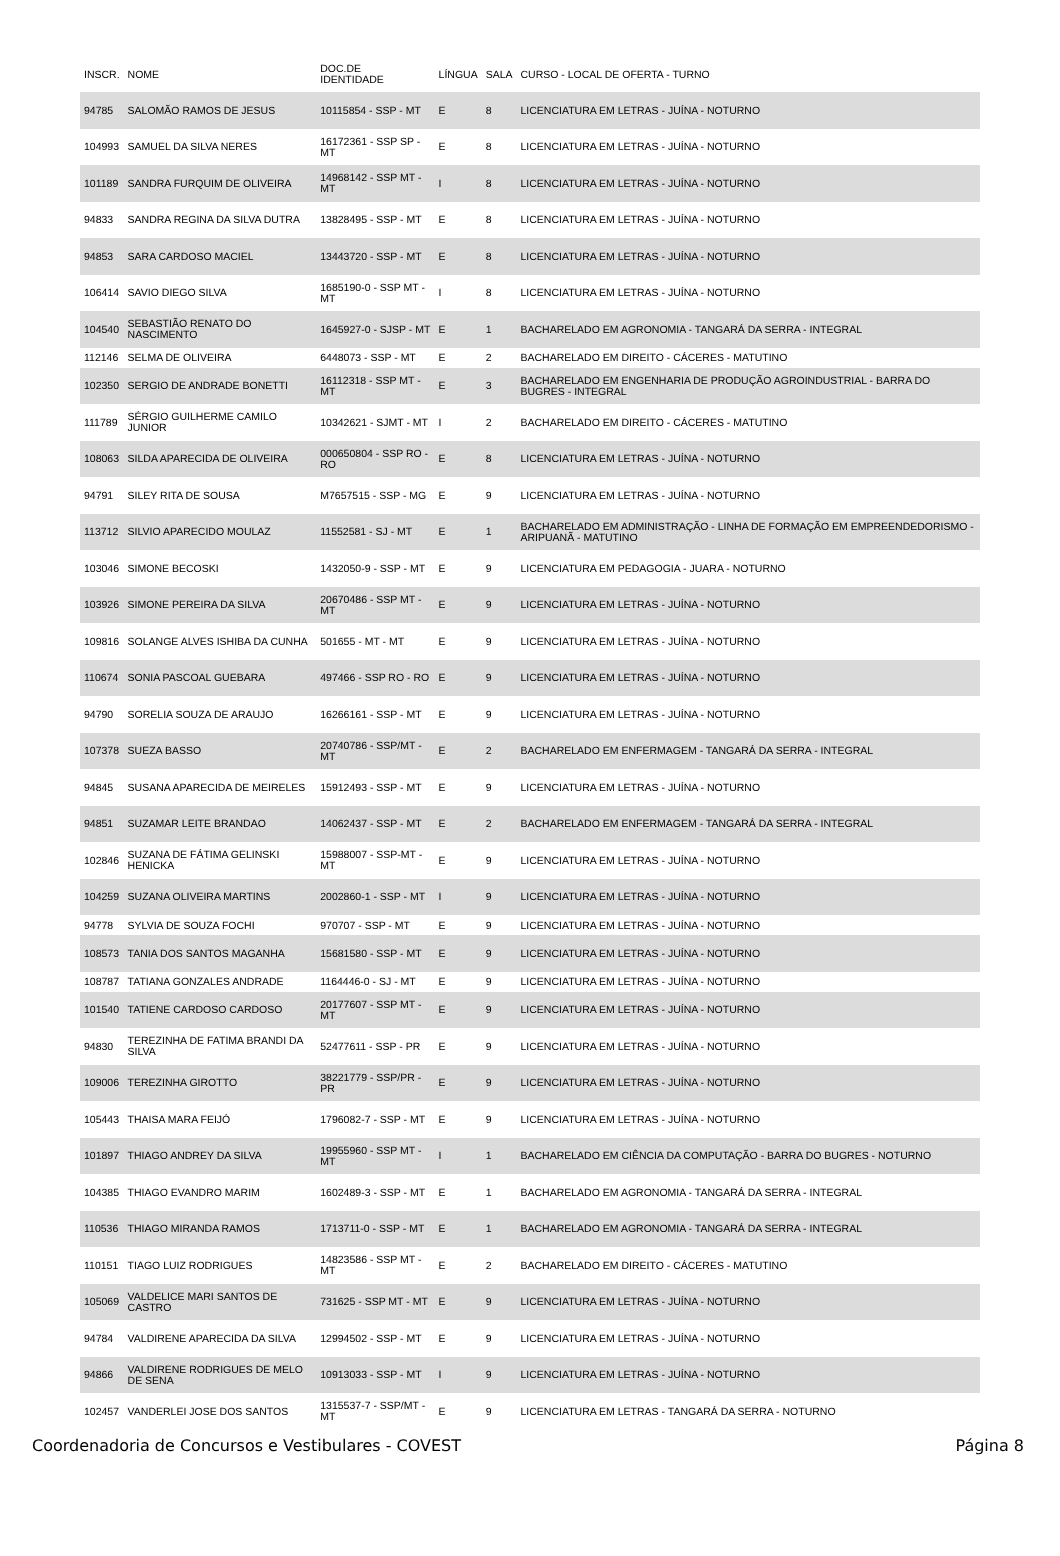| INSCR. | NOME | DOC.DE IDENTIDADE | LÍNGUA | SALA | CURSO - LOCAL DE OFERTA - TURNO |
| --- | --- | --- | --- | --- | --- |
| 94785 | SALOMÃO RAMOS DE JESUS | 10115854 - SSP - MT | E | 8 | LICENCIATURA EM LETRAS - JUÍNA - NOTURNO |
| 104993 | SAMUEL DA SILVA NERES | 16172361 - SSP SP - MT | E | 8 | LICENCIATURA EM LETRAS - JUÍNA - NOTURNO |
| 101189 | SANDRA FURQUIM DE OLIVEIRA | 14968142 - SSP MT - MT | I | 8 | LICENCIATURA EM LETRAS - JUÍNA - NOTURNO |
| 94833 | SANDRA REGINA DA SILVA DUTRA | 13828495 - SSP - MT | E | 8 | LICENCIATURA EM LETRAS - JUÍNA - NOTURNO |
| 94853 | SARA CARDOSO MACIEL | 13443720 - SSP - MT | E | 8 | LICENCIATURA EM LETRAS - JUÍNA - NOTURNO |
| 106414 | SAVIO DIEGO SILVA | 1685190-0 - SSP MT - MT | I | 8 | LICENCIATURA EM LETRAS - JUÍNA - NOTURNO |
| 104540 | SEBASTIÃO RENATO DO NASCIMENTO | 1645927-0 - SJSP - MT | E | 1 | BACHARELADO EM AGRONOMIA - TANGARÁ DA SERRA - INTEGRAL |
| 112146 | SELMA DE OLIVEIRA | 6448073 - SSP - MT | E | 2 | BACHARELADO EM DIREITO - CÁCERES - MATUTINO |
| 102350 | SERGIO DE ANDRADE BONETTI | 16112318 - SSP MT - MT | E | 3 | BACHARELADO EM ENGENHARIA DE PRODUÇÃO AGROINDUSTRIAL - BARRA DO BUGRES - INTEGRAL |
| 111789 | SÉRGIO GUILHERME CAMILO JUNIOR | 10342621 - SJMT - MT | I | 2 | BACHARELADO EM DIREITO - CÁCERES - MATUTINO |
| 108063 | SILDA APARECIDA DE OLIVEIRA | 000650804 - SSP RO - RO | E | 8 | LICENCIATURA EM LETRAS - JUÍNA - NOTURNO |
| 94791 | SILEY RITA DE SOUSA | M7657515 - SSP - MG | E | 9 | LICENCIATURA EM LETRAS - JUÍNA - NOTURNO |
| 113712 | SILVIO APARECIDO MOULAZ | 11552581 - SJ - MT | E | 1 | BACHARELADO EM ADMINISTRAÇÃO - LINHA DE FORMAÇÃO EM EMPREENDEDORISMO - ARIPUANÃ - MATUTINO |
| 103046 | SIMONE BECOSKI | 1432050-9 - SSP - MT | E | 9 | LICENCIATURA EM PEDAGOGIA - JUARA - NOTURNO |
| 103926 | SIMONE PEREIRA DA SILVA | 20670486 - SSP MT - MT | E | 9 | LICENCIATURA EM LETRAS - JUÍNA - NOTURNO |
| 109816 | SOLANGE ALVES ISHIBA DA CUNHA | 501655 - MT - MT | E | 9 | LICENCIATURA EM LETRAS - JUÍNA - NOTURNO |
| 110674 | SONIA PASCOAL GUEBARA | 497466 - SSP RO - RO | E | 9 | LICENCIATURA EM LETRAS - JUÍNA - NOTURNO |
| 94790 | SORELIA SOUZA DE ARAUJO | 16266161 - SSP - MT | E | 9 | LICENCIATURA EM LETRAS - JUÍNA - NOTURNO |
| 107378 | SUEZA BASSO | 20740786 - SSP/MT - MT | E | 2 | BACHARELADO EM ENFERMAGEM - TANGARÁ DA SERRA - INTEGRAL |
| 94845 | SUSANA APARECIDA DE MEIRELES | 15912493 - SSP - MT | E | 9 | LICENCIATURA EM LETRAS - JUÍNA - NOTURNO |
| 94851 | SUZAMAR LEITE BRANDAO | 14062437 - SSP - MT | E | 2 | BACHARELADO EM ENFERMAGEM - TANGARÁ DA SERRA - INTEGRAL |
| 102846 | SUZANA DE FÁTIMA GELINSKI HENICKA | 15988007 - SSP-MT - MT | E | 9 | LICENCIATURA EM LETRAS - JUÍNA - NOTURNO |
| 104259 | SUZANA OLIVEIRA MARTINS | 2002860-1 - SSP - MT | I | 9 | LICENCIATURA EM LETRAS - JUÍNA - NOTURNO |
| 94778 | SYLVIA DE SOUZA FOCHI | 970707 - SSP - MT | E | 9 | LICENCIATURA EM LETRAS - JUÍNA - NOTURNO |
| 108573 | TANIA DOS SANTOS MAGANHA | 15681580 - SSP - MT | E | 9 | LICENCIATURA EM LETRAS - JUÍNA - NOTURNO |
| 108787 | TATIANA GONZALES ANDRADE | 1164446-0 - SJ - MT | E | 9 | LICENCIATURA EM LETRAS - JUÍNA - NOTURNO |
| 101540 | TATIENE CARDOSO CARDOSO | 20177607 - SSP MT - MT | E | 9 | LICENCIATURA EM LETRAS - JUÍNA - NOTURNO |
| 94830 | TEREZINHA DE FATIMA BRANDI DA SILVA | 52477611 - SSP - PR | E | 9 | LICENCIATURA EM LETRAS - JUÍNA - NOTURNO |
| 109006 | TEREZINHA GIROTTO | 38221779 - SSP/PR - PR | E | 9 | LICENCIATURA EM LETRAS - JUÍNA - NOTURNO |
| 105443 | THAISA MARA FEIJÓ | 1796082-7 - SSP - MT | E | 9 | LICENCIATURA EM LETRAS - JUÍNA - NOTURNO |
| 101897 | THIAGO ANDREY DA SILVA | 19955960 - SSP MT - MT | I | 1 | BACHARELADO EM CIÊNCIA DA COMPUTAÇÃO - BARRA DO BUGRES - NOTURNO |
| 104385 | THIAGO EVANDRO MARIM | 1602489-3 - SSP - MT | E | 1 | BACHARELADO EM AGRONOMIA - TANGARÁ DA SERRA - INTEGRAL |
| 110536 | THIAGO MIRANDA RAMOS | 1713711-0 - SSP - MT | E | 1 | BACHARELADO EM AGRONOMIA - TANGARÁ DA SERRA - INTEGRAL |
| 110151 | TIAGO LUIZ RODRIGUES | 14823586 - SSP MT - MT | E | 2 | BACHARELADO EM DIREITO - CÁCERES - MATUTINO |
| 105069 | VALDELICE MARI SANTOS DE CASTRO | 731625 - SSP MT - MT | E | 9 | LICENCIATURA EM LETRAS - JUÍNA - NOTURNO |
| 94784 | VALDIRENE APARECIDA DA SILVA | 12994502 - SSP - MT | E | 9 | LICENCIATURA EM LETRAS - JUÍNA - NOTURNO |
| 94866 | VALDIRENE RODRIGUES DE MELO DE SENA | 10913033 - SSP - MT | I | 9 | LICENCIATURA EM LETRAS - JUÍNA - NOTURNO |
| 102457 | VANDERLEI JOSE DOS SANTOS | 1315537-7 - SSP/MT - MT | E | 9 | LICENCIATURA EM LETRAS - TANGARÁ DA SERRA - NOTURNO |
Coordenadoria de Concursos e Vestibulares - COVEST Página 8